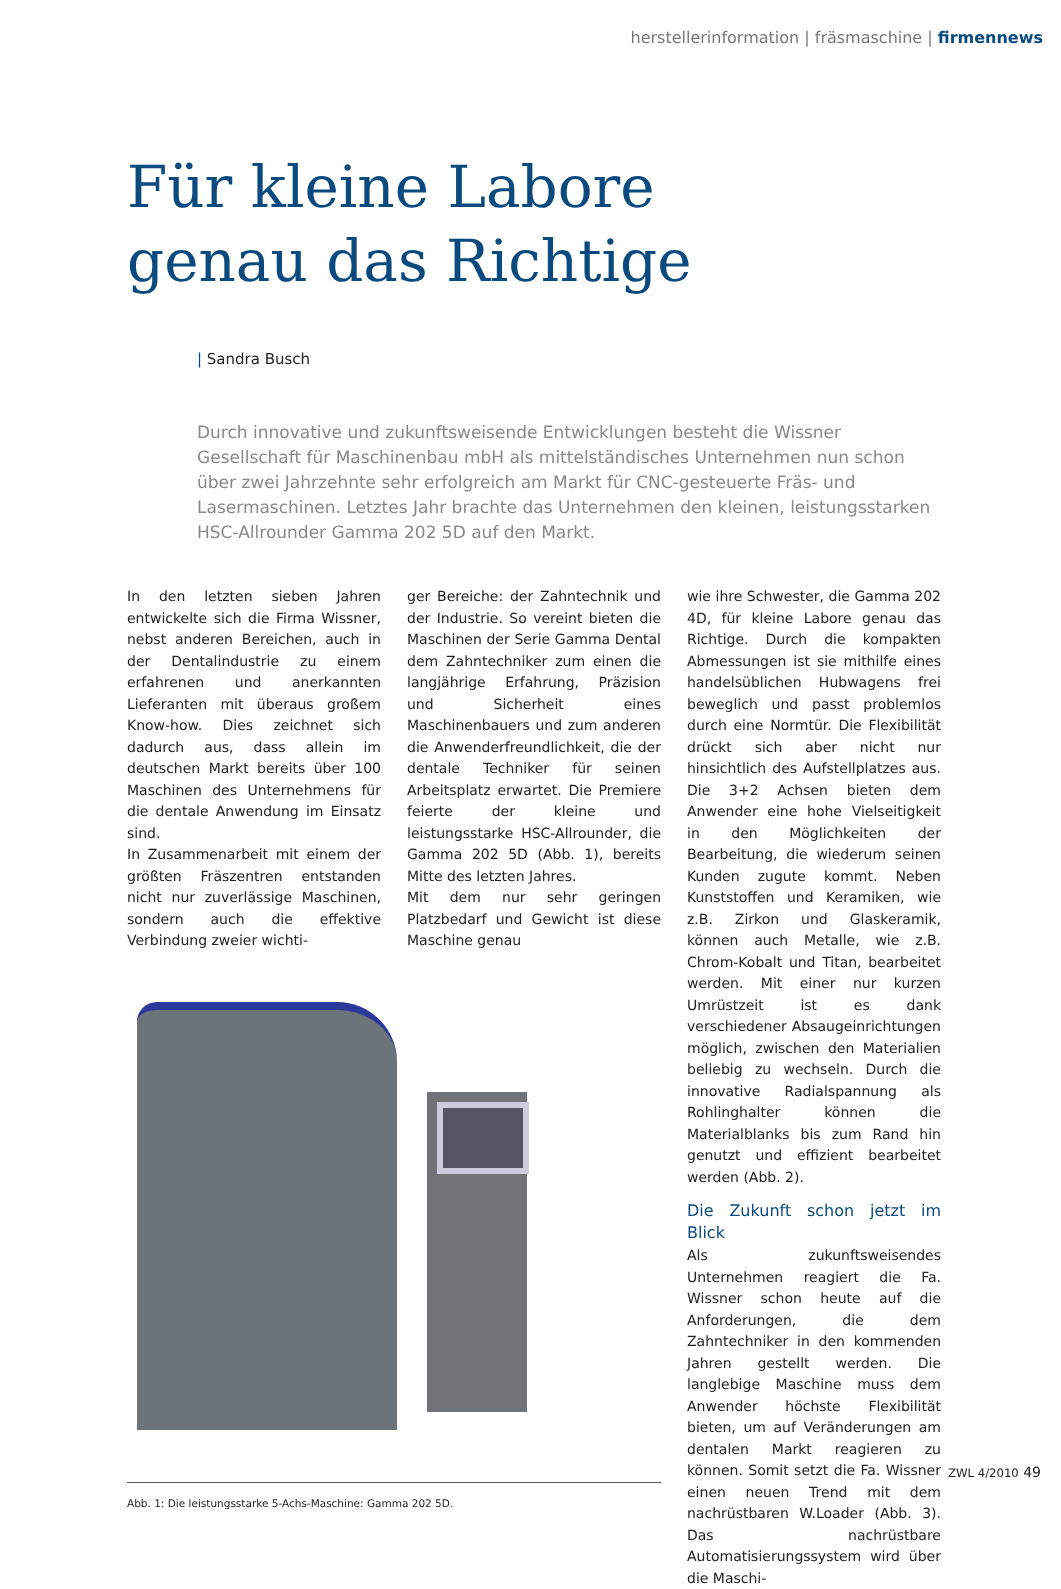herstellerinformation | fräsmaschine | firmennews
Für kleine Labore
genau das Richtige
| Sandra Busch
Durch innovative und zukunftsweisende Entwicklungen besteht die Wissner Gesellschaft für Maschinenbau mbH als mittelständisches Unternehmen nun schon über zwei Jahrzehnte sehr erfolgreich am Markt für CNC-gesteuerte Fräs- und Lasermaschinen. Letztes Jahr brachte das Unternehmen den kleinen, leistungsstarken HSC-Allrounder Gamma 202 5D auf den Markt.
In den letzten sieben Jahren entwickelte sich die Firma Wissner, nebst anderen Bereichen, auch in der Dentalindustrie zu einem erfahrenen und anerkannten Lieferanten mit überaus großem Know-how. Dies zeichnet sich dadurch aus, dass allein im deutschen Markt bereits über 100 Maschinen des Unternehmens für die dentale Anwendung im Einsatz sind.
In Zusammenarbeit mit einem der größten Fräszentren entstanden nicht nur zuverlässige Maschinen, sondern auch die effektive Verbindung zweier wichti-
ger Bereiche: der Zahntechnik und der Industrie. So vereint bieten die Maschinen der Serie Gamma Dental dem Zahntechniker zum einen die langjährige Erfahrung, Präzision und Sicherheit eines Maschinenbauers und zum anderen die Anwenderfreundlichkeit, die der dentale Techniker für seinen Arbeitsplatz erwartet. Die Premiere feierte der kleine und leistungsstarke HSC-Allrounder, die Gamma 202 5D (Abb. 1), bereits Mitte des letzten Jahres.
Mit dem nur sehr geringen Platzbedarf und Gewicht ist diese Maschine genau
Abb. 1: Die leistungsstarke 5-Achs-Maschine: Gamma 202 5D.
wie ihre Schwester, die Gamma 202 4D, für kleine Labore genau das Richtige. Durch die kompakten Abmessungen ist sie mithilfe eines handelsüblichen Hubwagens frei beweglich und passt problemlos durch eine Normtür. Die Flexibilität drückt sich aber nicht nur hinsichtlich des Aufstellplatzes aus. Die 3+2 Achsen bieten dem Anwender eine hohe Vielseitigkeit in den Möglichkeiten der Bearbeitung, die wiederum seinen Kunden zugute kommt. Neben Kunststoffen und Keramiken, wie z.B. Zirkon und Glaskeramik, können auch Metalle, wie z.B. Chrom-Kobalt und Titan, bearbeitet werden. Mit einer nur kurzen Umrüstzeit ist es dank verschiedener Absaugeinrichtungen möglich, zwischen den Materialien beliebig zu wechseln. Durch die innovative Radialspannung als Rohlinghalter können die Materialblanks bis zum Rand hin genutzt und effizient bearbeitet werden (Abb. 2).
Die Zukunft schon jetzt im Blick
Als zukunftsweisendes Unternehmen reagiert die Fa. Wissner schon heute auf die Anforderungen, die dem Zahntechniker in den kommenden Jahren gestellt werden. Die langlebige Maschine muss dem Anwender höchste Flexibilität bieten, um auf Veränderungen am dentalen Markt reagieren zu können. Somit setzt die Fa. Wissner einen neuen Trend mit dem nachrüstbaren W.Loader (Abb. 3). Das nachrüstbare Automatisierungssystem wird über die Maschi-
ZWL 4/2010 49